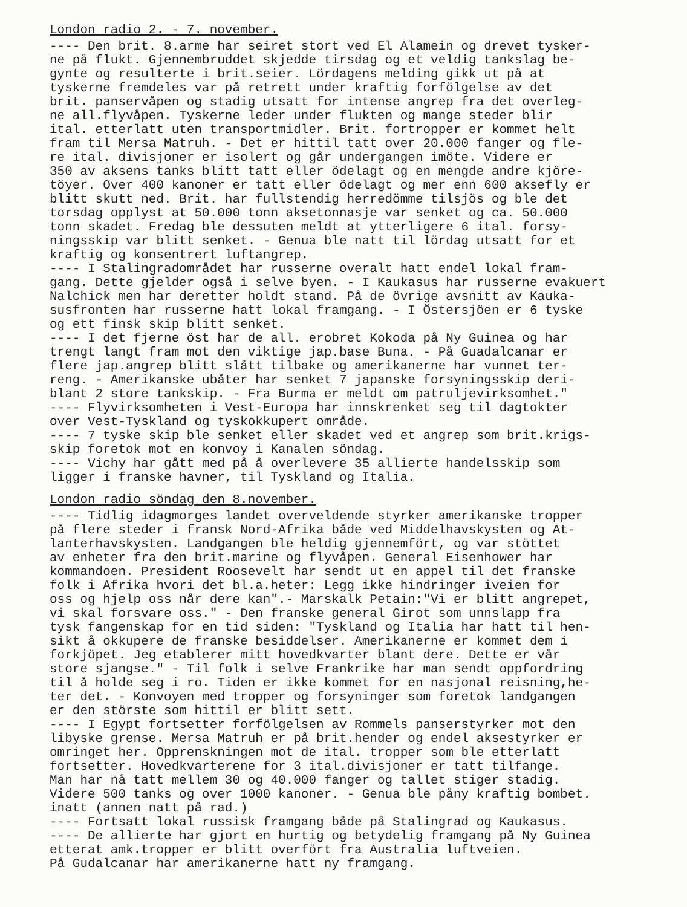London radio 2. - 7. november.
---- Den brit. 8.arme har seiret stort ved El Alamein og drevet tysker- ne på flukt. Gjennembruddet skjedde tirsdag og et veldig tankslag be- gynte og resulterte i brit.seier. Lördagens melding gikk ut på at tyskerne fremdeles var på retrett under kraftig forfölgelse av det brit. panservåpen og stadig utsatt for intense angrep fra det overleg- ne all.flyvåpen. Tyskerne leder under flukten og mange steder blir ital. etterlatt uten transportmidler. Brit. fortropper er kommet helt fram til Mersa Matruh. - Det er hittil tatt over 20.000 fanger og fle- re ital. divisjoner er isolert og går undergangen imöte. Videre er 350 av aksens tanks blitt tatt eller ödelagt og en mengde andre kjöre- töyer. Over 400 kanoner er tatt eller ödelagt og mer enn 600 aksefly er blitt skutt ned. Brit. har fullstendig herredömme tilsjös og ble det torsdag opplyst at 50.000 tonn aksetonnasje var senket og ca. 50.000 tonn skadet. Fredag ble dessuten meldt at ytterligere 6 ital. forsy- ningsskip var blitt senket. - Genua ble natt til lördag utsatt for et kraftig og konsentrert luftangrep. ---- I Stalingradområdet har russerne overalt hatt endel lokal fram- gang. Dette gjelder også i selve byen. - I Kaukasus har russerne evakuert Nalchick men har deretter holdt stand. På de övrige avsnitt av Kauka- susfronten har russerne hatt lokal framgang. - I Östersjöen er 6 tyske og ett finsk skip blitt senket. ---- I det fjerne öst har de all. erobret Kokoda på Ny Guinea og har trengt langt fram mot den viktige jap.base Buna. - På Guadalcanar er flere jap.angrep blitt slått tilbake og amerikanerne har vunnet ter- reng. - Amerikanske ubåter har senket 7 japanske forsyningsskip deri- blant 2 store tankskip. - Fra Burma er meldt om patruljevirksomhet." ---- Flyvirksomheten i Vest-Europa har innskrenket seg til dagtokter over Vest-Tyskland og tyskokkupert område. ---- 7 tyske skip ble senket eller skadet ved et angrep som brit.krigs- skip foretok mot en konvoy i Kanalen söndag. ---- Vichy har gått med på å overlevere 35 allierte handelsskip som ligger i franske havner, til Tyskland og Italia.
London radio söndag den 8.november.
---- Tidlig idagmorges landet overveldende styrker amerikanske tropper på flere steder i fransk Nord-Afrika både ved Middelhavskysten og At- lanterhavskysten. Landgangen ble heldig gjennemfört, og var stöttet av enheter fra den brit.marine og flyvåpen. General Eisenhower har kommandoen. President Roosevelt har sendt ut en appel til det franske folk i Afrika hvori det bl.a.heter: Legg ikke hindringer iveien for oss og hjelp oss når dere kan".- Marskalk Petain:"Vi er blitt angrepet, vi skal forsvare oss." - Den franske general Girot som unnslapp fra tysk fangenskap for en tid siden: "Tyskland og Italia har hatt til hen- sikt å okkupere de franske besiddelser. Amerikanerne er kommet dem i forkjöpet. Jeg etablerer mitt hovedkvarter blant dere. Dette er vår store sjangse." - Til folk i selve Frankrike har man sendt oppfordring til å holde seg i ro. Tiden er ikke kommet for en nasjonal reisning,he- ter det. - Konvoyen med tropper og forsyninger som foretok landgangen er den störste som hittil er blitt sett. ---- I Egypt fortsetter forfölgelsen av Rommels panserstyrker mot den libyske grense. Mersa Matruh er på brit.hender og endel aksestyrker er omringet her. Opprenskningen mot de ital. tropper som ble etterlatt fortsetter. Hovedkvarterene for 3 ital.divisjoner er tatt tilfange. Man har nå tatt mellem 30 og 40.000 fanger og tallet stiger stadig. Videre 500 tanks og over 1000 kanoner. - Genua ble påny kraftig bombet. inatt (annen natt på rad.) ---- Fortsatt lokal russisk framgang både på Stalingrad og Kaukasus. ---- De allierte har gjort en hurtig og betydelig framgang på Ny Guinea etterat amk.tropper er blitt overfört fra Australia luftveien. På Gudalcanar har amerikanerne hatt ny framgang.